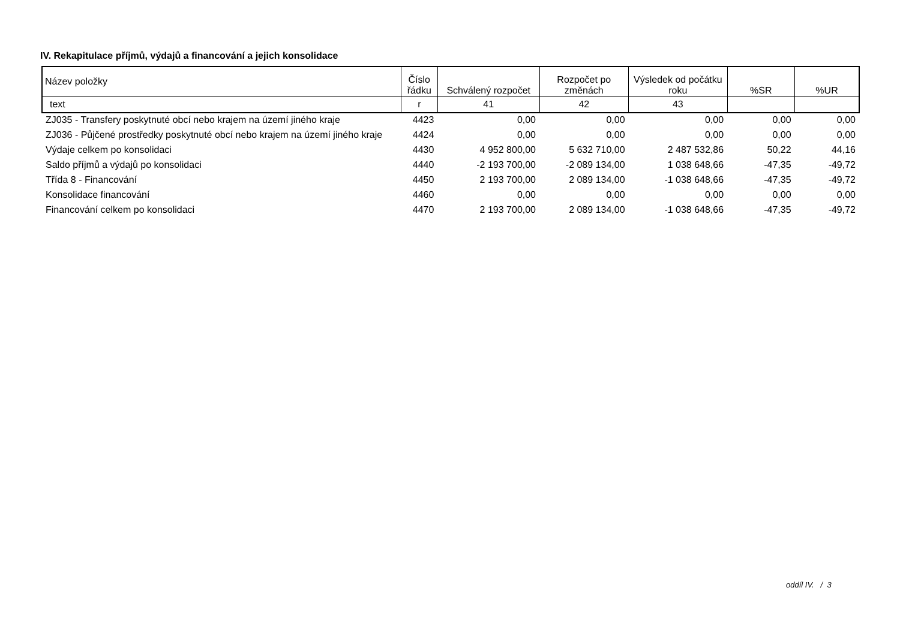IV. Rekapitulace příjmů, výdajů a financování a jejich konsolidace
| Název položky | Číslo řádku | Schválený rozpočet | Rozpočet po změnách | Výsledek od počátku roku | %SR | %UR |
| --- | --- | --- | --- | --- | --- | --- |
| text | r | 41 | 42 | 43 | | |
| ZJ035 - Transfery poskytnuté obcí nebo krajem na území jiného kraje | 4423 | 0,00 | 0,00 | 0,00 | 0,00 | 0,00 |
| ZJ036 - Půjčené prostředky poskytnuté obcí nebo krajem na území jiného kraje | 4424 | 0,00 | 0,00 | 0,00 | 0,00 | 0,00 |
| Výdaje celkem po konsolidaci | 4430 | 4 952 800,00 | 5 632 710,00 | 2 487 532,86 | 50,22 | 44,16 |
| Saldo příjmů a výdajů po konsolidaci | 4440 | -2 193 700,00 | -2 089 134,00 | 1 038 648,66 | -47,35 | -49,72 |
| Třída 8 - Financování | 4450 | 2 193 700,00 | 2 089 134,00 | -1 038 648,66 | -47,35 | -49,72 |
| Konsolidace financování | 4460 | 0,00 | 0,00 | 0,00 | 0,00 | 0,00 |
| Financování celkem po konsolidaci | 4470 | 2 193 700,00 | 2 089 134,00 | -1 038 648,66 | -47,35 | -49,72 |
oddíl IV. / 3